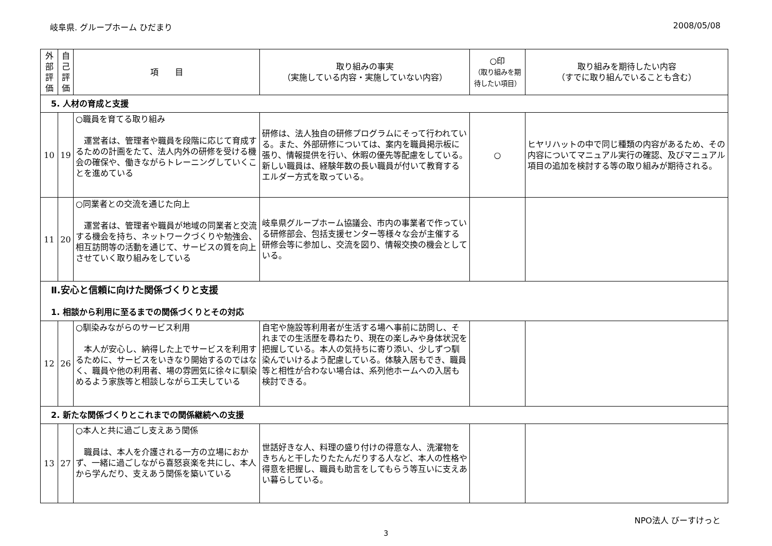岐阜県. グループホーム ひだまり 2008/05/08
| 外 部 評 価 | 自 己 評 価 | 項 目 | 取り組みの事実 （実施している内容・実施していない内容） | ○印 （取り組みを期待したい項目） | 取り組みを期待したい内容 （すでに取り組んでいることも含む） |
| --- | --- | --- | --- | --- | --- |
| 5. 人材の育成と支援 | | | | | |
| 10 | 19 | ○職員を育てる取り組み 運営者は、管理者や職員を段階に応じて育成するための計画をたて、法人内外の研修を受ける機会の確保や、働きながらトレーニングしていくことを進めている | 研修は、法人独自の研修プログラムにそって行われている。また、外部研修については、案内を職員掲示板に張り、情報提供を行い、休暇の優先等配慮をしている。新しい職員は、経験年数の長い職員が付いて教育するエルダー方式を取っている。 | ○ | ヒヤリハットの中で同じ種類の内容があるため、その内容についてマニュアル実行の確認、及びマニュアル項目の追加を検討する等の取り組みが期待される。 |
| 11 | 20 | ○同業者との交流を通じた向上 運営者は、管理者や職員が地域の同業者と交流する機会を持ち、ネットワークづくりや勉強会、相互訪問等の活動を通じて、サービスの質を向上させていく取り組みをしている | 岐阜県グループホーム協議会、市内の事業者で作っている研修部会、包括支援センター等様々な会が主催する研修会等に参加し、交流を図り、情報交換の機会としている。 | | |
| Ⅱ.安心と信頼に向けた関係づくりと支援 1. 相談から利用に至るまでの関係づくりとその対応 | | | | | |
| 12 | 26 | ○馴染みながらのサービス利用 本人が安心し、納得した上でサービスを利用するために、サービスをいきなり開始するのではなく、職員や他の利用者、場の雰囲気に徐々に馴染めるよう家族等と相談しながら工夫している | 自宅や施設等利用者が生活する場へ事前に訪問し、それまでの生活歴を尋ねたり、現在の楽しみや身体状況を把握している。本人の気持ちに寄り添い、少しずつ馴染んでいけるよう配慮している。体験入居もでき、職員等と相性が合わない場合は、系列他ホームへの入居も検討できる。 | | |
| 2. 新たな関係づくりとこれまでの関係継続への支援 | | | | | |
| 13 | 27 | ○本人と共に過ごし支えあう関係 職員は、本人を介護される一方の立場におかず、一緒に過ごしながら喜怒哀楽を共にし、本人から学んだり、支えあう関係を築いている | 世話好きな人、料理の盛り付けの得意な人、洗濯物をきちんと干したりたたんだりする人など、本人の性格や得意を把握し、職員も助言をしてもらう等互いに支えあい暮らしている。 | | |
NPO法人 びーすけっと
3